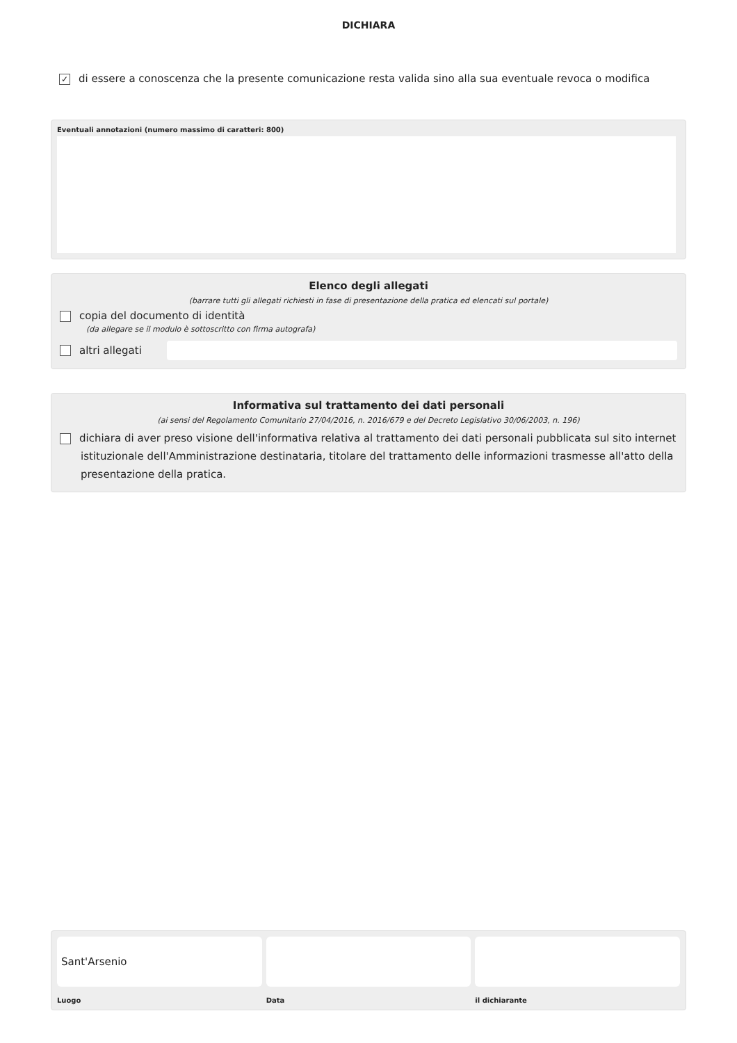DICHIARA
✓ di essere a conoscenza che la presente comunicazione resta valida sino alla sua eventuale revoca o modifica
Eventuali annotazioni (numero massimo di caratteri: 800)
Elenco degli allegati
(barrare tutti gli allegati richiesti in fase di presentazione della pratica ed elencati sul portale)
copia del documento di identità
(da allegare se il modulo è sottoscritto con firma autografa)
altri allegati
Informativa sul trattamento dei dati personali
(ai sensi del Regolamento Comunitario 27/04/2016, n. 2016/679 e del Decreto Legislativo 30/06/2003, n. 196)
dichiara di aver preso visione dell'informativa relativa al trattamento dei dati personali pubblicata sul sito internet istituzionale dell'Amministrazione destinataria, titolare del trattamento delle informazioni trasmesse all'atto della presentazione della pratica.
Sant'Arsenio
Luogo
Data il dichiarante